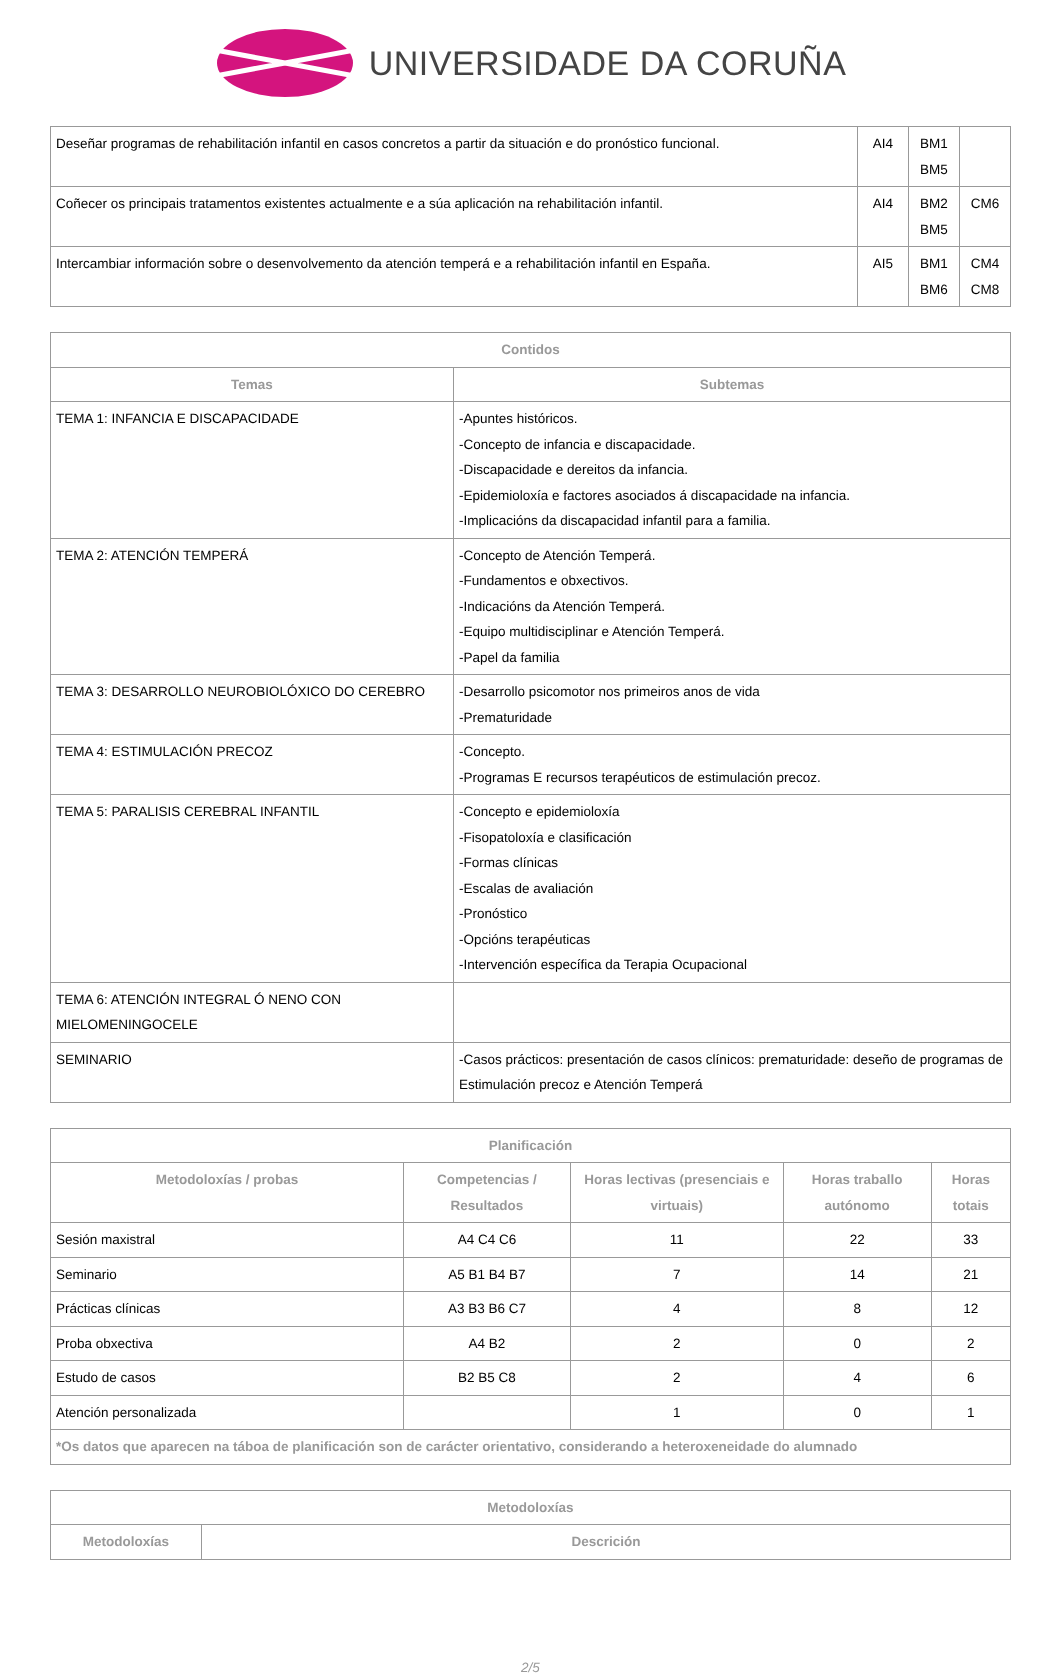UNIVERSIDADE DA CORUÑA
| Deseñar programas de rehabilitación infantil en casos concretos a partir da situación e do pronóstico funcional. | AI4 | BM1 BM5 | |
| Coñecer os principais tratamentos existentes actualmente e a súa aplicación na rehabilitación infantil. | AI4 | BM2 BM5 | CM6 |
| Intercambiar información sobre o desenvolvemento da atención temperá e a rehabilitación infantil en España. | AI5 | BM1 BM6 | CM4 CM8 |
| Contidos | |
| --- | --- |
| Temas | Subtemas |
| TEMA 1: INFANCIA E DISCAPACIDADE | -Apuntes históricos. -Concepto de infancia e discapacidade. -Discapacidade e dereitos da infancia. -Epidemioloxía e factores asociados á discapacidade na infancia. -Implicacións da discapacidad infantil para a familia. |
| TEMA 2: ATENCIÓN TEMPERÁ | -Concepto de Atención Temperá. -Fundamentos e obxectivos. -Indicacións da Atención Temperá. -Equipo multidisciplinar e Atención Temperá. -Papel da familia |
| TEMA 3: DESARROLLO NEUROBIOLÓXICO DO CEREBRO | -Desarrollo psicomotor nos primeiros anos de vida -Prematuridade |
| TEMA 4: ESTIMULACIÓN PRECOZ | -Concepto. -Programas E recursos terapéuticos de estimulación precoz. |
| TEMA 5: PARALISIS CEREBRAL INFANTIL | -Concepto e epidemioloxía -Fisopatoloxía e clasificación -Formas clínicas -Escalas de avaliación -Pronóstico -Opcións terapéuticas -Intervención específica da Terapia Ocupacional |
| TEMA 6: ATENCIÓN INTEGRAL Ó NENO CON MIELOMENINGOCELE | |
| SEMINARIO | -Casos prácticos: presentación de casos clínicos: prematuridade: deseño de programas de Estimulación precoz e Atención Temperá |
| Planificación | | | | |
| --- | --- | --- | --- | --- |
| Metodoloxías / probas | Competencias / Resultados | Horas lectivas (presenciais e virtuais) | Horas traballo autónomo | Horas totais |
| Sesión maxistral | A4 C4 C6 | 11 | 22 | 33 |
| Seminario | A5 B1 B4 B7 | 7 | 14 | 21 |
| Prácticas clínicas | A3 B3 B6 C7 | 4 | 8 | 12 |
| Proba obxectiva | A4 B2 | 2 | 0 | 2 |
| Estudo de casos | B2 B5 C8 | 2 | 4 | 6 |
| Atención personalizada | | 1 | 0 | 1 |
| *Os datos que aparecen na táboa de planificación son de carácter orientativo, considerando a heteroxeneidade do alumnado | | | | |
| Metodoloxías | |
| --- | --- |
| Metodoloxías | Descrición |
2/5